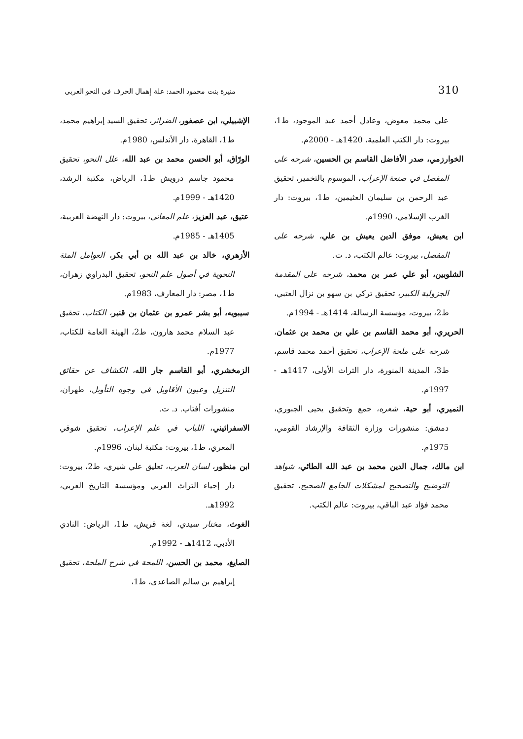310 منيرة بنت محمود الحمد: علة إهمال الحرف في النحو العربي
علي محمد معوض، وعادل أحمد عبد الموجود، ط1، بيروت: دار الكتب العلمية، 1420هـ - 2000م.
الخوارزمي، صدر الأفاضل القاسم بن الحسين، شرحه على المفصل في صنعة الإعراب، الموسوم بالتخمير، تحقيق عبد الرحمن بن سليمان العثيمين، ط1، بيروت: دار الغرب الإسلامي، 1990م.
ابن يعيش، موفق الدين يعيش بن علي، شرحه على المفصل، بيروت: عالم الكتب، د. ت.
الشلوبين، أبو علي عمر بن محمد، شرحه على المقدمة الجزولية الكبير، تحقيق تركي بن سهو بن نزال العتبي، ط2، بيروت، مؤسسة الرسالة، 1414هـ - 1994م.
الحريري، أبو محمد القاسم بن علي بن محمد بن عثمان، شرحه على ملحة الإعراب، تحقيق أحمد محمد قاسم، ط3، المدينة المنورة، دار التراث الأولى، 1417هـ - 1997م.
النميري، أبو حية، شعره، جمع وتحقيق يحيى الجبوري، دمشق: منشورات وزارة الثقافة والإرشاد القومي، 1975م.
ابن مالك، جمال الدين محمد بن عبد الله الطائي، شواهد التوضيح والتصحيح لمشكلات الجامع الصحيح، تحقيق محمد فؤاد عبد الباقي، بيروت: عالم الكتب.
الإشبيلي، ابن عصفور، الضرائر، تحقيق السيد إبراهيم محمد، ط1، القاهرة، دار الأندلس، 1980م.
الورّاق، أبو الحسن محمد بن عبد الله، علل النحو، تحقيق محمود جاسم درويش ط1، الرياض، مكتبة الرشد، 1420هـ - 1999م.
عتيق، عبد العزيز، علم المعاني، بيروت: دار النهضة العربية، 1405هـ - 1985م.
الأزهري، خالد بن عبد الله بن أبي بكر، العوامل المئة النحوية في أصول علم النحو، تحقيق البدراوي زهران، ط1، مصر: دار المعارف، 1983م.
سيبويه، أبو بشر عمرو بن عثمان بن قنبر، الكتاب، تحقيق عبد السلام محمد هارون، ط2، الهيئة العامة للكتاب، 1977م.
الزمخشري، أبو القاسم جار الله، الكشاف عن حقائق التنزيل وعيون الأقاويل في وجوه التأويل، طهران، منشورات أفتاب. د. ت.
الاسفرائيني، اللباب في علم الإعراب، تحقيق شوقي المعري، ط1، بيروت: مكتبة لبنان، 1996م.
ابن منظور، لسان العرب، تعليق علي شيري، ط2، بيروت: دار إحياء التراث العربي ومؤسسة التاريخ العربي، 1992هـ.
الغوث، مختار سيدي، لغة قريش، ط1، الرياض: النادي الأدبي، 1412هـ - 1992م.
الصايغ، محمد بن الحسن، اللمحة في شرح الملحة، تحقيق إبراهيم بن سالم الصاعدي، ط1،